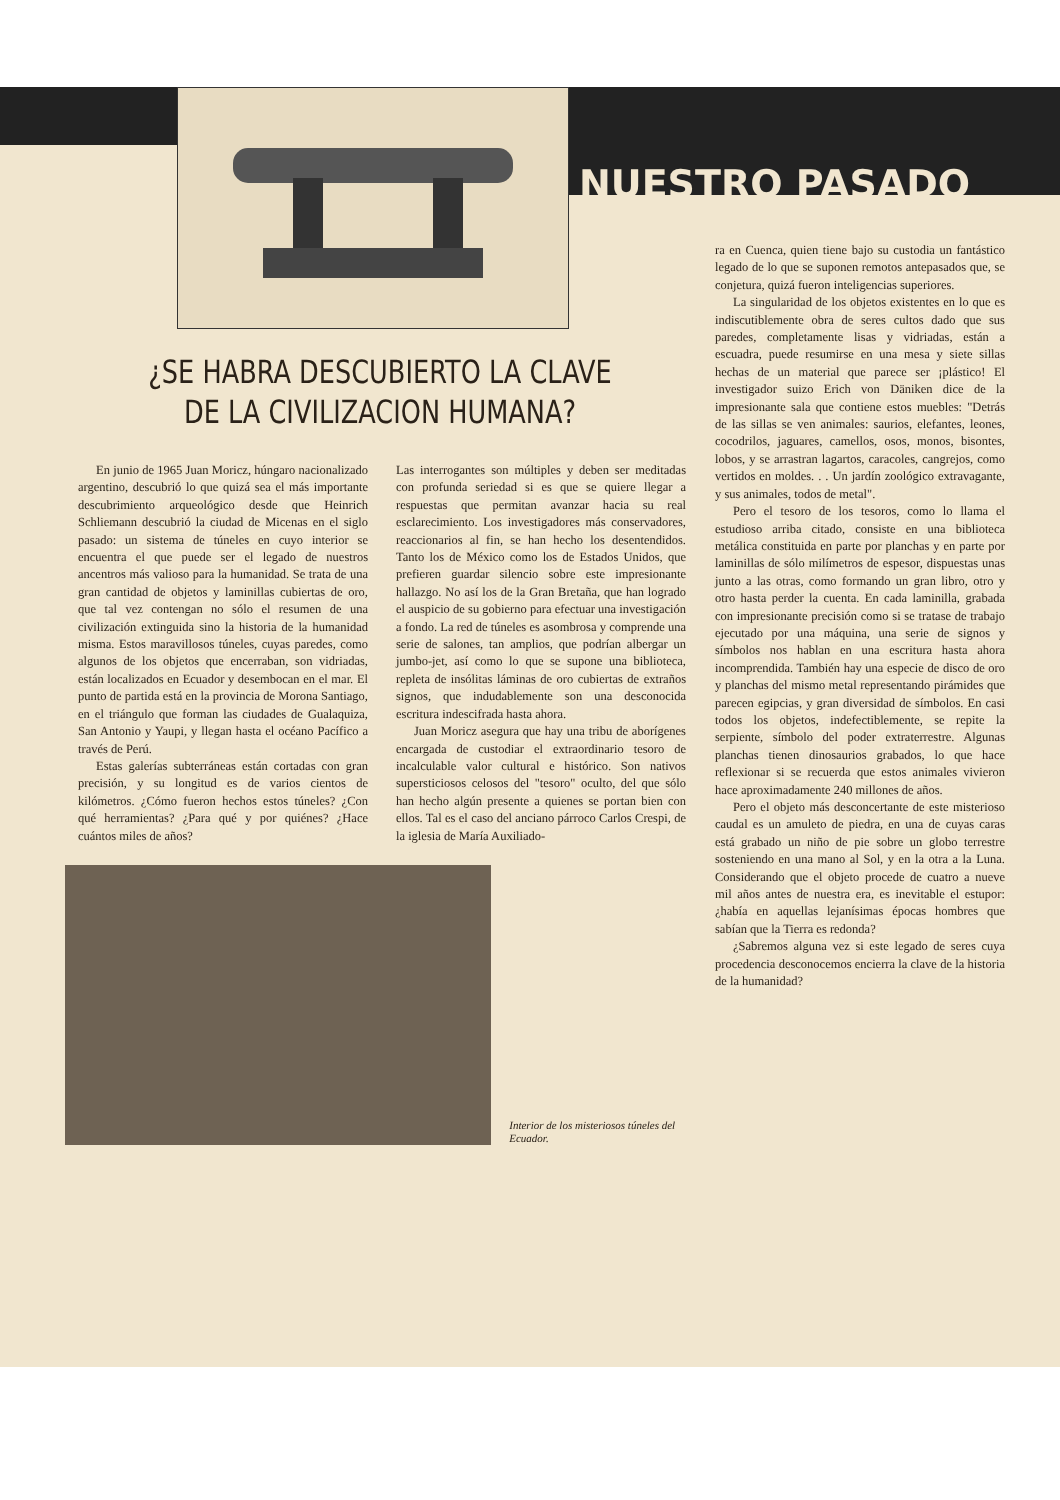NUESTRO PASADO
¿SE HABRA DESCUBIERTO LA CLAVE
DE LA CIVILIZACION HUMANA?
En junio de 1965 Juan Moricz, húngaro nacionalizado argentino, descubrió lo que quizá sea el más importante descubrimiento arqueológico desde que Heinrich Schliemann descubrió la ciudad de Micenas en el siglo pasado: un sistema de túneles en cuyo interior se encuentra el que puede ser el legado de nuestros ancentros más valioso para la humanidad. Se trata de una gran cantidad de objetos y laminillas cubiertas de oro, que tal vez contengan no sólo el resumen de una civilización extinguida sino la historia de la humanidad misma. Estos maravillosos túneles, cuyas paredes, como algunos de los objetos que encerraban, son vidriadas, están localizados en Ecuador y desembocan en el mar. El punto de partida está en la provincia de Morona Santiago, en el triángulo que forman las ciudades de Gualaquiza, San Antonio y Yaupi, y llegan hasta el océano Pacífico a través de Perú.
Estas galerías subterráneas están cortadas con gran precisión, y su longitud es de varios cientos de kilómetros. ¿Cómo fueron hechos estos túneles? ¿Con qué herramientas? ¿Para qué y por quiénes? ¿Hace cuántos miles de años?
Las interrogantes son múltiples y deben ser meditadas con profunda seriedad si es que se quiere llegar a respuestas que permitan avanzar hacia su real esclarecimiento. Los investigadores más conservadores, reaccionarios al fin, se han hecho los desentendidos. Tanto los de México como los de Estados Unidos, que prefieren guardar silencio sobre este impresionante hallazgo. No así los de la Gran Bretaña, que han logrado el auspicio de su gobierno para efectuar una investigación a fondo. La red de túneles es asombrosa y comprende una serie de salones, tan amplios, que podrían albergar un jumbo-jet, así como lo que se supone una biblioteca, repleta de insólitas láminas de oro cubiertas de extraños signos, que indudablemente son una desconocida escritura indescifrada hasta ahora.
Juan Moricz asegura que hay una tribu de aborígenes encargada de custodiar el extraordinario tesoro de incalculable valor cultural e histórico. Son nativos supersticiosos celosos del "tesoro" oculto, del que sólo han hecho algún presente a quienes se portan bien con ellos. Tal es el caso del anciano párroco Carlos Crespi, de la iglesia de María Auxiliado-
Interior de los misteriosos túneles del Ecuador.
ra en Cuenca, quien tiene bajo su custodia un fantástico legado de lo que se suponen remotos antepasados que, se conjetura, quizá fueron inteligencias superiores.
La singularidad de los objetos existentes en lo que es indiscutiblemente obra de seres cultos dado que sus paredes, completamente lisas y vidriadas, están a escuadra, puede resumirse en una mesa y siete sillas hechas de un material que parece ser ¡plástico! El investigador suizo Erich von Däniken dice de la impresionante sala que contiene estos muebles: "Detrás de las sillas se ven animales: saurios, elefantes, leones, cocodrilos, jaguares, camellos, osos, monos, bisontes, lobos, y se arrastran lagartos, caracoles, cangrejos, como vertidos en moldes. . . Un jardín zoológico extravagante, y sus animales, todos de metal".
Pero el tesoro de los tesoros, como lo llama el estudioso arriba citado, consiste en una biblioteca metálica constituida en parte por planchas y en parte por laminillas de sólo milímetros de espesor, dispuestas unas junto a las otras, como formando un gran libro, otro y otro hasta perder la cuenta. En cada laminilla, grabada con impresionante precisión como si se tratase de trabajo ejecutado por una máquina, una serie de signos y símbolos nos hablan en una escritura hasta ahora incomprendida. También hay una especie de disco de oro y planchas del mismo metal representando pirámides que parecen egipcias, y gran diversidad de símbolos. En casi todos los objetos, indefectiblemente, se repite la serpiente, símbolo del poder extraterrestre. Algunas planchas tienen dinosaurios grabados, lo que hace reflexionar si se recuerda que estos animales vivieron hace aproximadamente 240 millones de años.
Pero el objeto más desconcertante de este misterioso caudal es un amuleto de piedra, en una de cuyas caras está grabado un niño de pie sobre un globo terrestre sosteniendo en una mano al Sol, y en la otra a la Luna. Considerando que el objeto procede de cuatro a nueve mil años antes de nuestra era, es inevitable el estupor: ¿había en aquellas lejanísimas épocas hombres que sabían que la Tierra es redonda?
¿Sabremos alguna vez si este legado de seres cuya procedencia desconocemos encierra la clave de la historia de la humanidad?